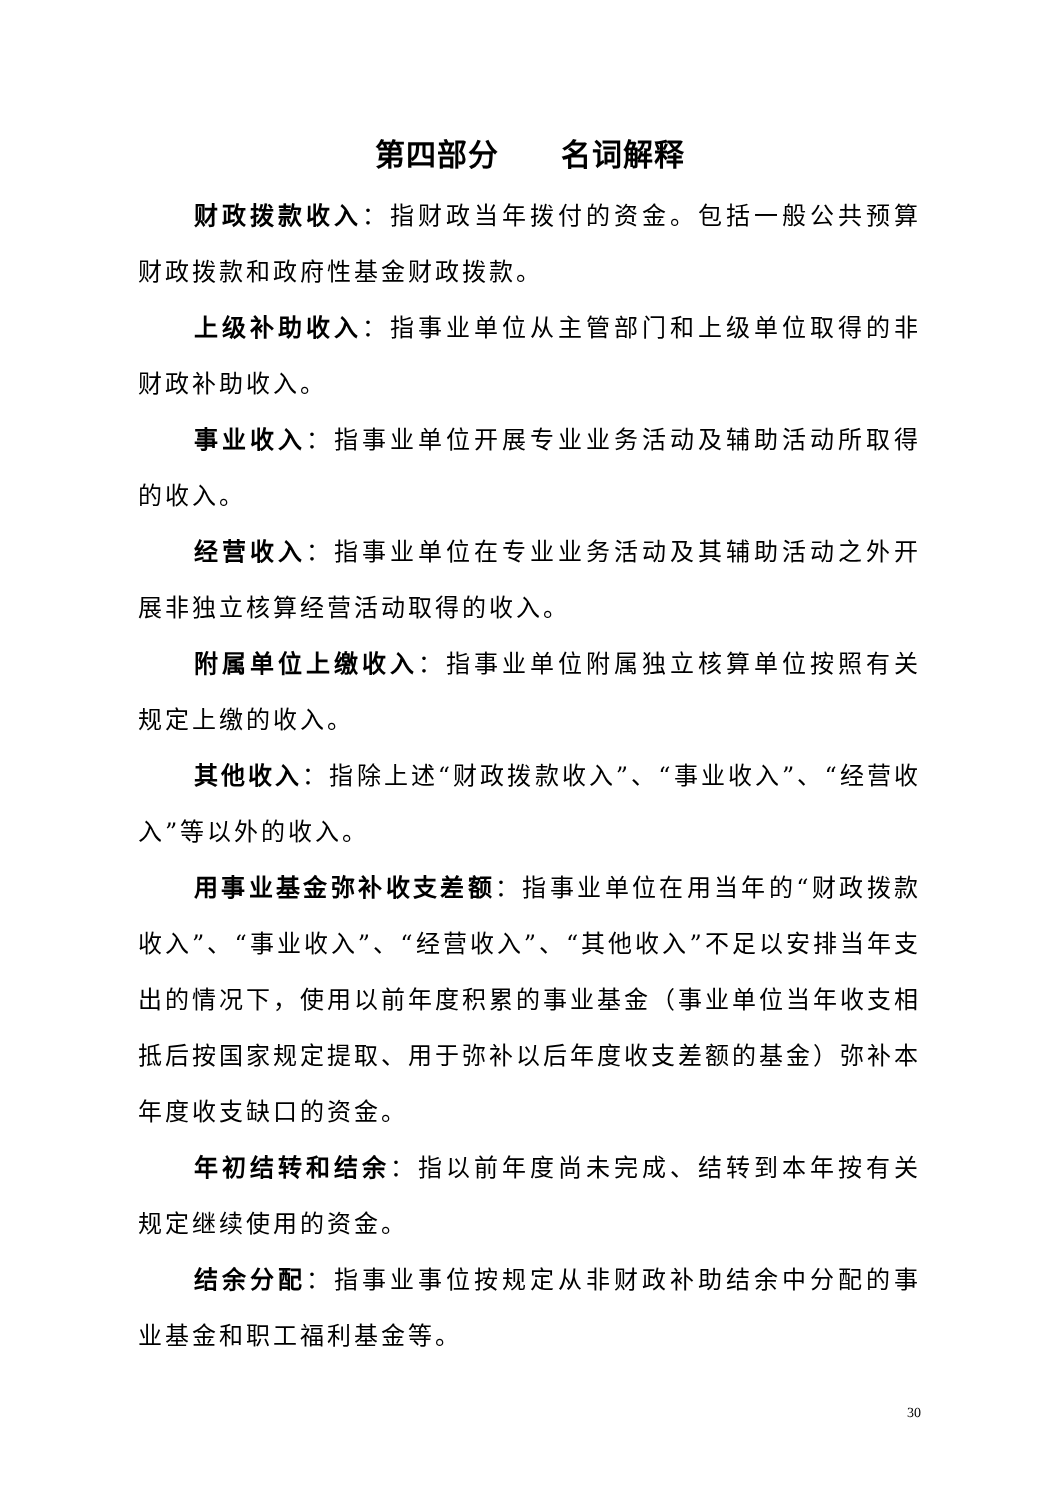第四部分　　名词解释
财政拨款收入：指财政当年拨付的资金。包括一般公共预算财政拨款和政府性基金财政拨款。
上级补助收入：指事业单位从主管部门和上级单位取得的非财政补助收入。
事业收入：指事业单位开展专业业务活动及辅助活动所取得的收入。
经营收入：指事业单位在专业业务活动及其辅助活动之外开展非独立核算经营活动取得的收入。
附属单位上缴收入：指事业单位附属独立核算单位按照有关规定上缴的收入。
其他收入：指除上述“财政拨款收入”、“事业收入”、“经营收入”等以外的收入。
用事业基金弥补收支差额：指事业单位在用当年的“财政拨款收入”、“事业收入”、“经营收入”、“其他收入”不足以安排当年支出的情况下，使用以前年度积累的事业基金（事业单位当年收支相抵后按国家规定提取、用于弥补以后年度收支差额的基金）弥补本年度收支缺口的资金。
年初结转和结余：指以前年度尚未完成、结转到本年按有关规定继续使用的资金。
结余分配：指事业事位按规定从非财政补助结余中分配的事业基金和职工福利基金等。
30